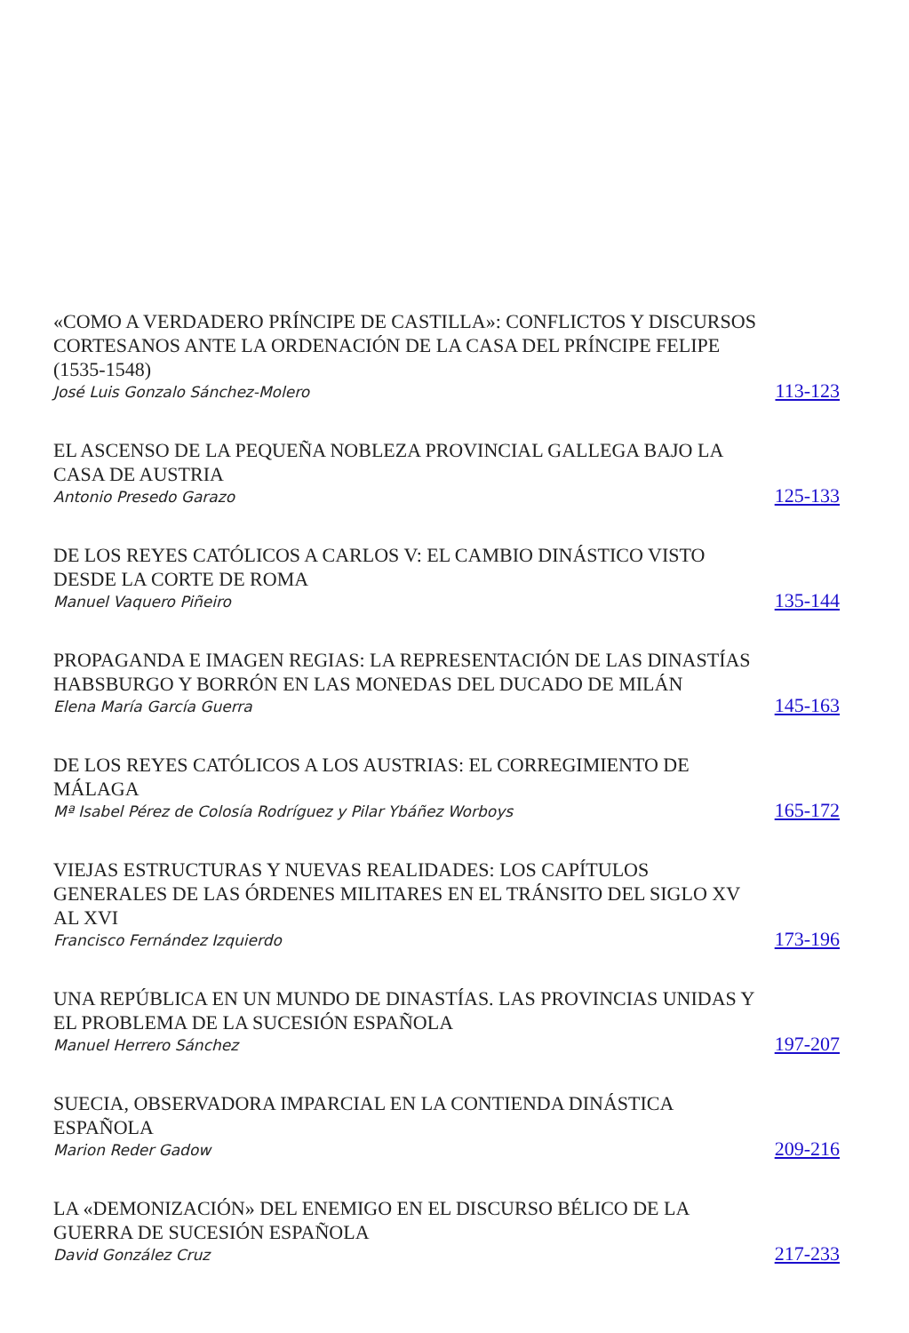«COMO A VERDADERO PRÍNCIPE DE CASTILLA»: CONFLICTOS Y DISCURSOS CORTESANOS ANTE LA ORDENACIÓN DE LA CASA DEL PRÍNCIPE FELIPE (1535-1548)
José Luis Gonzalo Sánchez-Molero
113-123
EL ASCENSO DE LA PEQUEÑA NOBLEZA PROVINCIAL GALLEGA BAJO LA CASA DE AUSTRIA
Antonio Presedo Garazo
125-133
DE LOS REYES CATÓLICOS A CARLOS V: EL CAMBIO DINÁSTICO VISTO DESDE LA CORTE DE ROMA
Manuel Vaquero Piñeiro
135-144
PROPAGANDA E IMAGEN REGIAS: LA REPRESENTACIÓN DE LAS DINASTÍAS HABSBURGO Y BORRÓN EN LAS MONEDAS DEL DUCADO DE MILÁN
Elena María García Guerra
145-163
DE LOS REYES CATÓLICOS A LOS AUSTRIAS: EL CORREGIMIENTO DE MÁLAGA
Mª Isabel Pérez de Colosía Rodríguez y Pilar Ybáñez Worboys
165-172
VIEJAS ESTRUCTURAS Y NUEVAS REALIDADES: LOS CAPÍTULOS GENERALES DE LAS ÓRDENES MILITARES EN EL TRÁNSITO DEL SIGLO XV AL XVI
Francisco Fernández Izquierdo
173-196
UNA REPÚBLICA EN UN MUNDO DE DINASTÍAS. LAS PROVINCIAS UNIDAS Y EL PROBLEMA DE LA SUCESIÓN ESPAÑOLA
Manuel Herrero Sánchez
197-207
SUECIA, OBSERVADORA IMPARCIAL EN LA CONTIENDA DINÁSTICA ESPAÑOLA
Marion Reder Gadow
209-216
LA «DEMONIZACIÓN» DEL ENEMIGO EN EL DISCURSO BÉLICO DE LA GUERRA DE SUCESIÓN ESPAÑOLA
David González Cruz
217-233